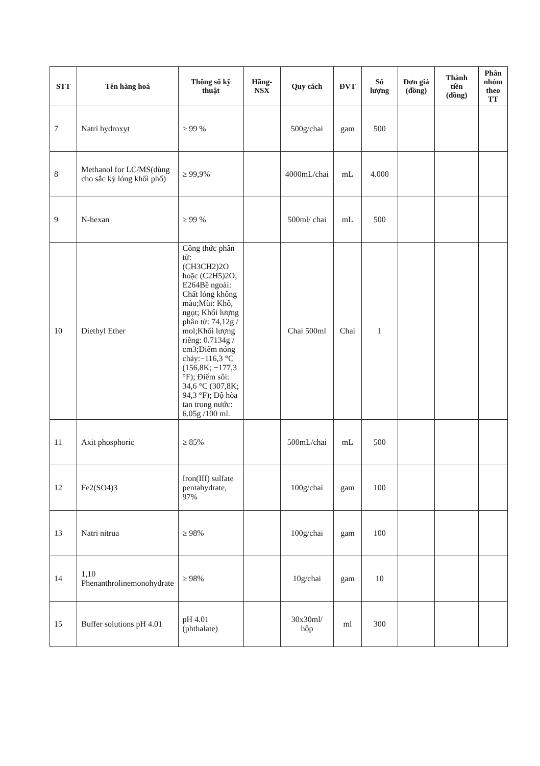| STT | Tên hàng hoá | Thông số kỹ thuật | Hãng-NSX | Quy cách | ĐVT | Số lượng | Đơn giá (đồng) | Thành tiền (đồng) | Phân nhóm theo TT |
| --- | --- | --- | --- | --- | --- | --- | --- | --- | --- |
| 7 | Natri hydroxyt | ≥ 99 % | | 500g/chai | gam | 500 | | | |
| 8 | Methanol for LC/MS(dùng cho sắc ký lỏng khối phổ) | ≥ 99,9% | | 4000mL/chai | mL | 4.000 | | | |
| 9 | N-hexan | ≥ 99 % | | 500ml/ chai | mL | 500 | | | |
| 10 | Diethyl Ether | Công thức phân tử: (CH3CH2)2O hoặc (C2H5)2O; E264Bề ngoài: Chất lỏng không màu;Mùi: Khô, ngọt; Khối lượng phân tử: 74,12g / mol;Khối lượng riêng: 0.7134g / cm3;Điểm nóng chảy:−116,3 °C (156,8K; −177,3 °F); Điểm sôi: 34,6 °C (307,8K; 94,3 °F); Độ hòa tan trong nước: 6.05g /100 ml. | | Chai 500ml | Chai | 1 | | | |
| 11 | Axit phosphoric | ≥ 85% | | 500mL/chai | mL | 500 | | | |
| 12 | Fe2(SO4)3 | Iron(III) sulfate pentahydrate, 97% | | 100g/chai | gam | 100 | | | |
| 13 | Natri nitrua | ≥ 98% | | 100g/chai | gam | 100 | | | |
| 14 | 1,10 Phenanthrolinemonohydrate | ≥ 98% | | 10g/chai | gam | 10 | | | |
| 15 | Buffer solutions pH 4.01 | pH 4.01 (phthalate) | | 30x30ml/ hộp | ml | 300 | | | |